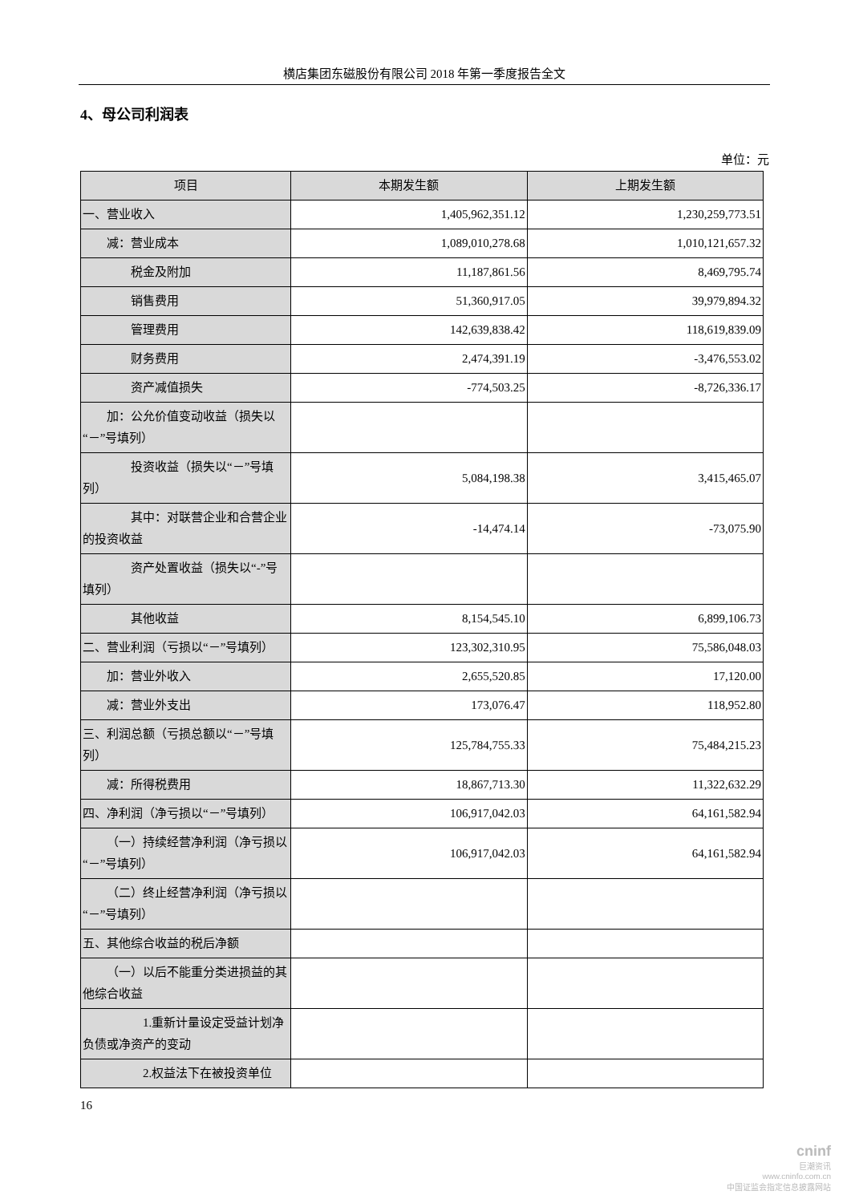横店集团东磁股份有限公司 2018 年第一季度报告全文
4、母公司利润表
单位：元
| 项目 | 本期发生额 | 上期发生额 |
| --- | --- | --- |
| 一、营业收入 | 1,405,962,351.12 | 1,230,259,773.51 |
| 减：营业成本 | 1,089,010,278.68 | 1,010,121,657.32 |
| 税金及附加 | 11,187,861.56 | 8,469,795.74 |
| 销售费用 | 51,360,917.05 | 39,979,894.32 |
| 管理费用 | 142,639,838.42 | 118,619,839.09 |
| 财务费用 | 2,474,391.19 | -3,476,553.02 |
| 资产减值损失 | -774,503.25 | -8,726,336.17 |
| 加：公允价值变动收益（损失以“－”号填列） | | |
| 投资收益（损失以“－”号填列） | 5,084,198.38 | 3,415,465.07 |
| 其中：对联营企业和合营企业的投资收益 | -14,474.14 | -73,075.90 |
| 资产处置收益（损失以“-”号填列） | | |
| 其他收益 | 8,154,545.10 | 6,899,106.73 |
| 二、营业利润（亏损以“－”号填列） | 123,302,310.95 | 75,586,048.03 |
| 加：营业外收入 | 2,655,520.85 | 17,120.00 |
| 减：营业外支出 | 173,076.47 | 118,952.80 |
| 三、利润总额（亏损总额以“－”号填列） | 125,784,755.33 | 75,484,215.23 |
| 减：所得税费用 | 18,867,713.30 | 11,322,632.29 |
| 四、净利润（净亏损以“－”号填列） | 106,917,042.03 | 64,161,582.94 |
| （一）持续经营净利润（净亏损以“－”号填列） | 106,917,042.03 | 64,161,582.94 |
| （二）终止经营净利润（净亏损以“－”号填列） | | |
| 五、其他综合收益的税后净额 | | |
| （一）以后不能重分类进损益的其他综合收益 | | |
| 1.重新计量设定受益计划净负债或净资产的变动 | | |
| 2.权益法下在被投资单位 | | |
16
cninf
巨潮资讯
www.cninfo.com.cn
中国证监会指定信息披露网站